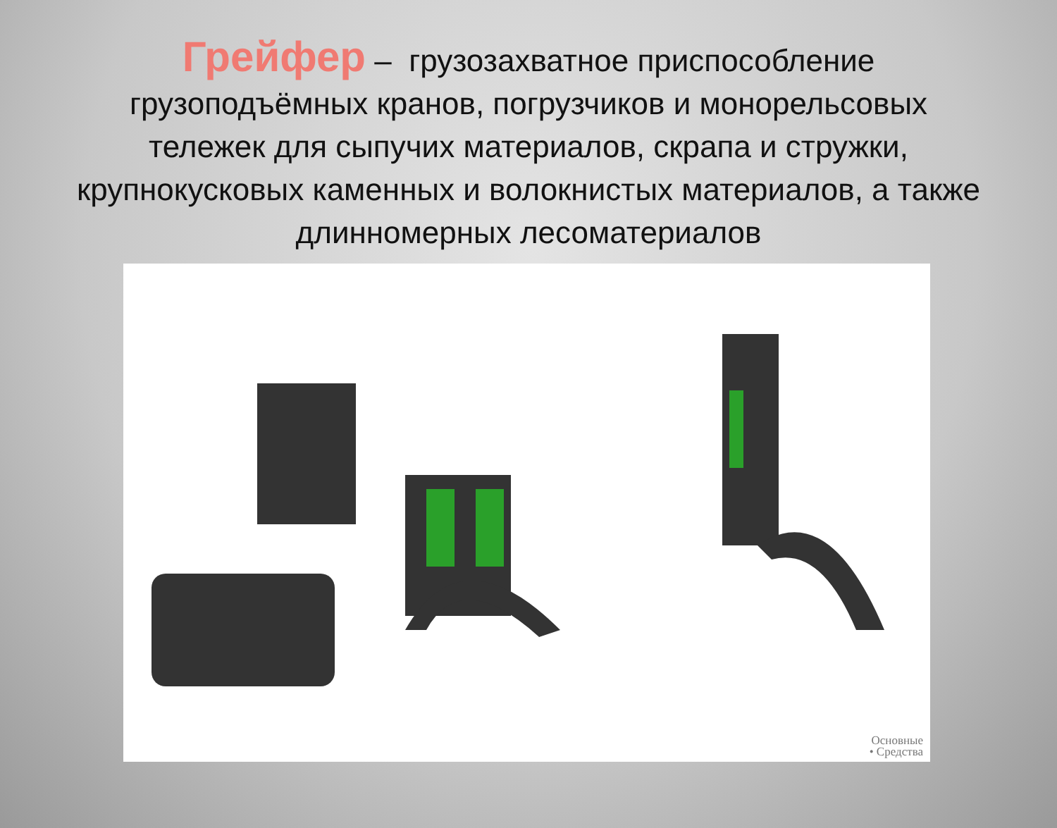Грейфер – грузозахватное приспособление грузоподъёмных кранов, погрузчиков и монорельсовых тележек для сыпучих материалов, скрапа и стружки, крупнокусковых каменных и волокнистых материалов, а также длинномерных лесоматериалов
Основные
• Средства